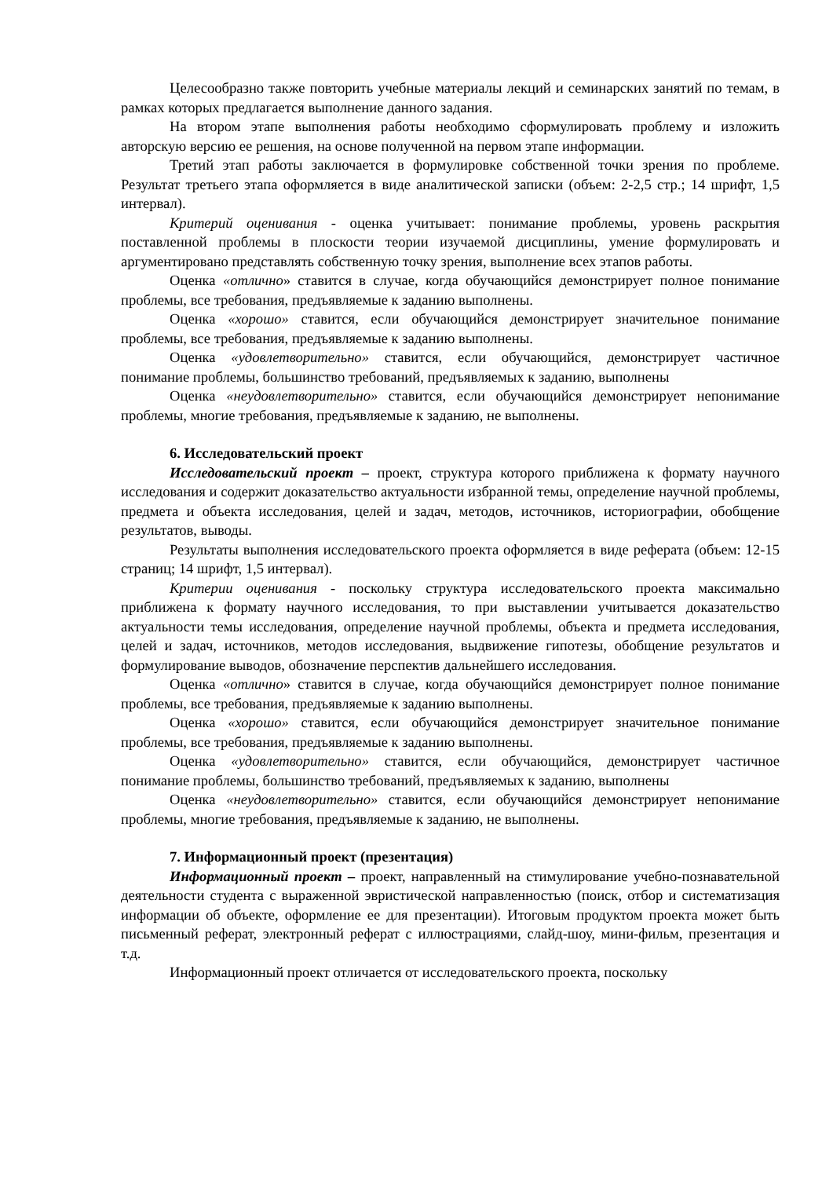Целесообразно также повторить учебные материалы лекций и семинарских занятий по темам, в рамках которых предлагается выполнение данного задания.
На втором этапе выполнения работы необходимо сформулировать проблему и изложить авторскую версию ее решения, на основе полученной на первом этапе информации.
Третий этап работы заключается в формулировке собственной точки зрения по проблеме. Результат третьего этапа оформляется в виде аналитической записки (объем: 2-2,5 стр.; 14 шрифт, 1,5 интервал).
Критерий оценивания - оценка учитывает: понимание проблемы, уровень раскрытия поставленной проблемы в плоскости теории изучаемой дисциплины, умение формулировать и аргументировано представлять собственную точку зрения, выполнение всех этапов работы.
Оценка «отлично» ставится в случае, когда обучающийся демонстрирует полное понимание проблемы, все требования, предъявляемые к заданию выполнены.
Оценка «хорошо» ставится, если обучающийся демонстрирует значительное понимание проблемы, все требования, предъявляемые к заданию выполнены.
Оценка «удовлетворительно» ставится, если обучающийся, демонстрирует частичное понимание проблемы, большинство требований, предъявляемых к заданию, выполнены
Оценка «неудовлетворительно» ставится, если обучающийся демонстрирует непонимание проблемы, многие требования, предъявляемые к заданию, не выполнены.
6. Исследовательский проект
Исследовательский проект – проект, структура которого приближена к формату научного исследования и содержит доказательство актуальности избранной темы, определение научной проблемы, предмета и объекта исследования, целей и задач, методов, источников, историографии, обобщение результатов, выводы.
Результаты выполнения исследовательского проекта оформляется в виде реферата (объем: 12-15 страниц; 14 шрифт, 1,5 интервал).
Критерии оценивания - поскольку структура исследовательского проекта максимально приближена к формату научного исследования, то при выставлении учитывается доказательство актуальности темы исследования, определение научной проблемы, объекта и предмета исследования, целей и задач, источников, методов исследования, выдвижение гипотезы, обобщение результатов и формулирование выводов, обозначение перспектив дальнейшего исследования.
Оценка «отлично» ставится в случае, когда обучающийся демонстрирует полное понимание проблемы, все требования, предъявляемые к заданию выполнены.
Оценка «хорошо» ставится, если обучающийся демонстрирует значительное понимание проблемы, все требования, предъявляемые к заданию выполнены.
Оценка «удовлетворительно» ставится, если обучающийся, демонстрирует частичное понимание проблемы, большинство требований, предъявляемых к заданию, выполнены
Оценка «неудовлетворительно» ставится, если обучающийся демонстрирует непонимание проблемы, многие требования, предъявляемые к заданию, не выполнены.
7. Информационный проект (презентация)
Информационный проект – проект, направленный на стимулирование учебно-познавательной деятельности студента с выраженной эвристической направленностью (поиск, отбор и систематизация информации об объекте, оформление ее для презентации). Итоговым продуктом проекта может быть письменный реферат, электронный реферат с иллюстрациями, слайд-шоу, мини-фильм, презентация и т.д.
Информационный проект отличается от исследовательского проекта, поскольку